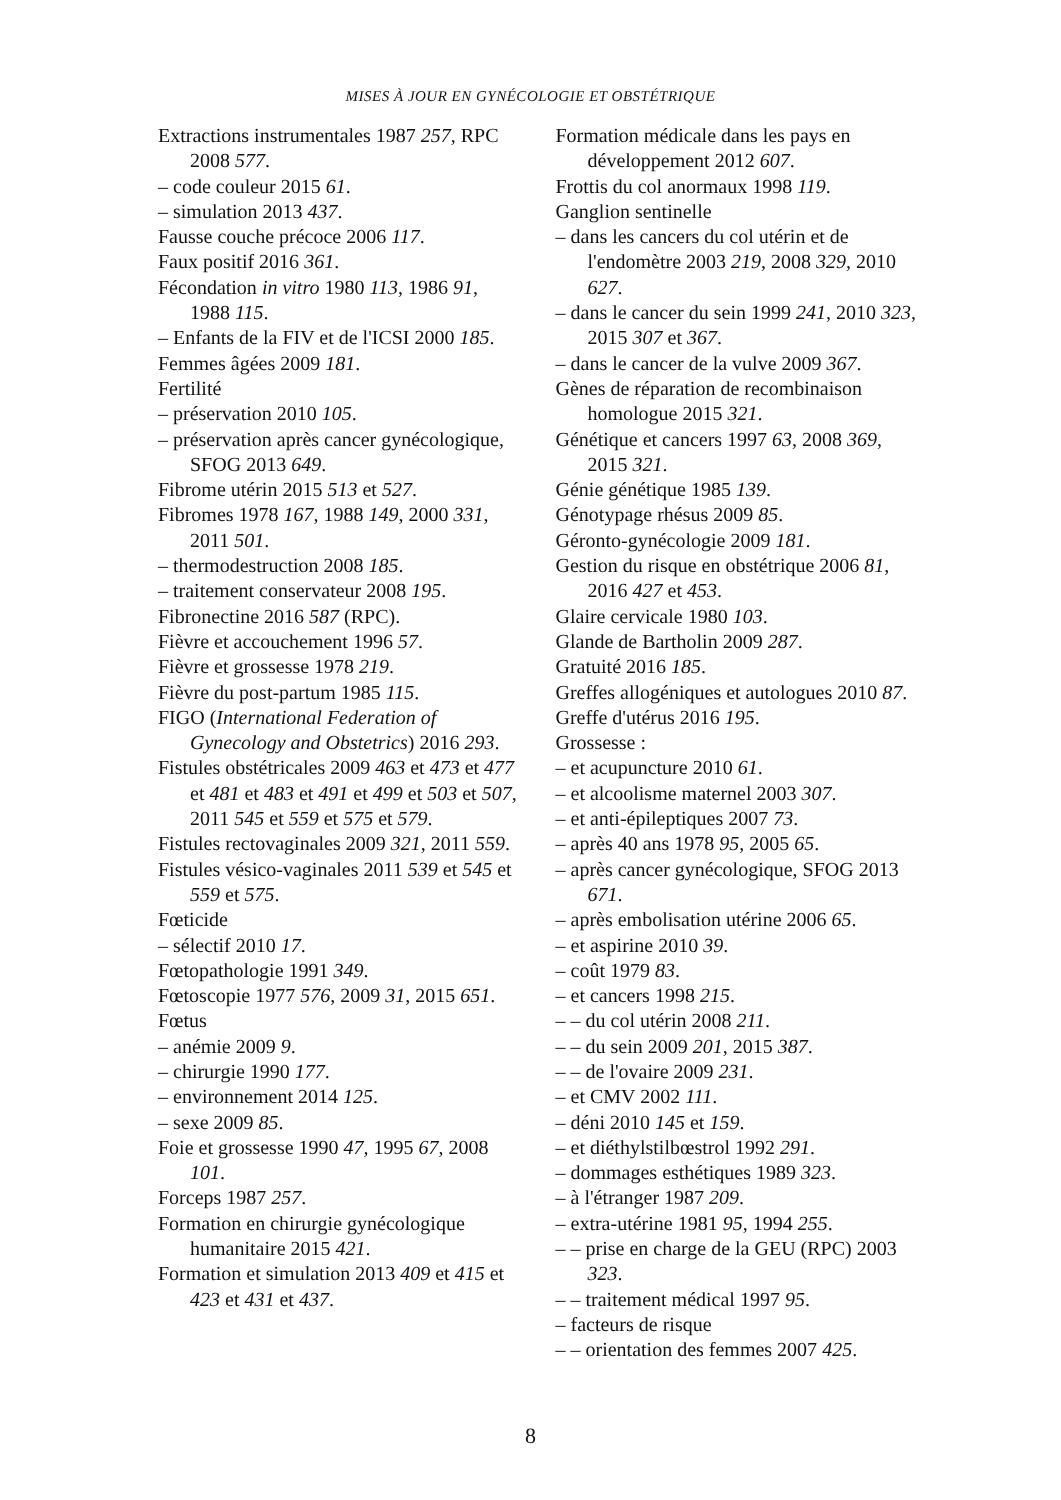MISES À JOUR EN GYNÉCOLOGIE ET OBSTÉTRIQUE
Extractions instrumentales 1987 257, RPC 2008 577.
– code couleur 2015 61.
– simulation 2013 437.
Fausse couche précoce 2006 117.
Faux positif 2016 361.
Fécondation in vitro 1980 113, 1986 91, 1988 115.
– Enfants de la FIV et de l'ICSI 2000 185.
Femmes âgées 2009 181.
Fertilité
– préservation 2010 105.
– préservation après cancer gynécologique, SFOG 2013 649.
Fibrome utérin 2015 513 et 527.
Fibromes 1978 167, 1988 149, 2000 331, 2011 501.
– thermodestruction 2008 185.
– traitement conservateur 2008 195.
Fibronectine 2016 587 (RPC).
Fièvre et accouchement 1996 57.
Fièvre et grossesse 1978 219.
Fièvre du post-partum 1985 115.
FIGO (International Federation of Gynecology and Obstetrics) 2016 293.
Fistules obstétricales 2009 463 et 473 et 477 et 481 et 483 et 491 et 499 et 503 et 507, 2011 545 et 559 et 575 et 579.
Fistules rectovaginales 2009 321, 2011 559.
Fistules vésico-vaginales 2011 539 et 545 et 559 et 575.
Fœticide
– sélectif 2010 17.
Fœtopathologie 1991 349.
Fœtoscopie 1977 576, 2009 31, 2015 651.
Fœtus
– anémie 2009 9.
– chirurgie 1990 177.
– environnement 2014 125.
– sexe 2009 85.
Foie et grossesse 1990 47, 1995 67, 2008 101.
Forceps 1987 257.
Formation en chirurgie gynécologique humanitaire 2015 421.
Formation et simulation 2013 409 et 415 et 423 et 431 et 437.
Formation médicale dans les pays en développement 2012 607.
Frottis du col anormaux 1998 119.
Ganglion sentinelle
– dans les cancers du col utérin et de l'endomètre 2003 219, 2008 329, 2010 627.
– dans le cancer du sein 1999 241, 2010 323, 2015 307 et 367.
– dans le cancer de la vulve 2009 367.
Gènes de réparation de recombinaison homologue 2015 321.
Génétique et cancers 1997 63, 2008 369, 2015 321.
Génie génétique 1985 139.
Génotypage rhésus 2009 85.
Géronto-gynécologie 2009 181.
Gestion du risque en obstétrique 2006 81, 2016 427 et 453.
Glaire cervicale 1980 103.
Glande de Bartholin 2009 287.
Gratuité 2016 185.
Greffes allogéniques et autologues 2010 87.
Greffe d'utérus 2016 195.
Grossesse :
– et acupuncture 2010 61.
– et alcoolisme maternel 2003 307.
– et anti-épileptiques 2007 73.
– après 40 ans 1978 95, 2005 65.
– après cancer gynécologique, SFOG 2013 671.
– après embolisation utérine 2006 65.
– et aspirine 2010 39.
– coût 1979 83.
– et cancers 1998 215.
– – du col utérin 2008 211.
– – du sein 2009 201, 2015 387.
– – de l'ovaire 2009 231.
– et CMV 2002 111.
– déni 2010 145 et 159.
– et diéthylstilbœstrol 1992 291.
– dommages esthétiques 1989 323.
– à l'étranger 1987 209.
– extra-utérine 1981 95, 1994 255.
– – prise en charge de la GEU (RPC) 2003 323.
– – traitement médical 1997 95.
– facteurs de risque
– – orientation des femmes 2007 425.
8